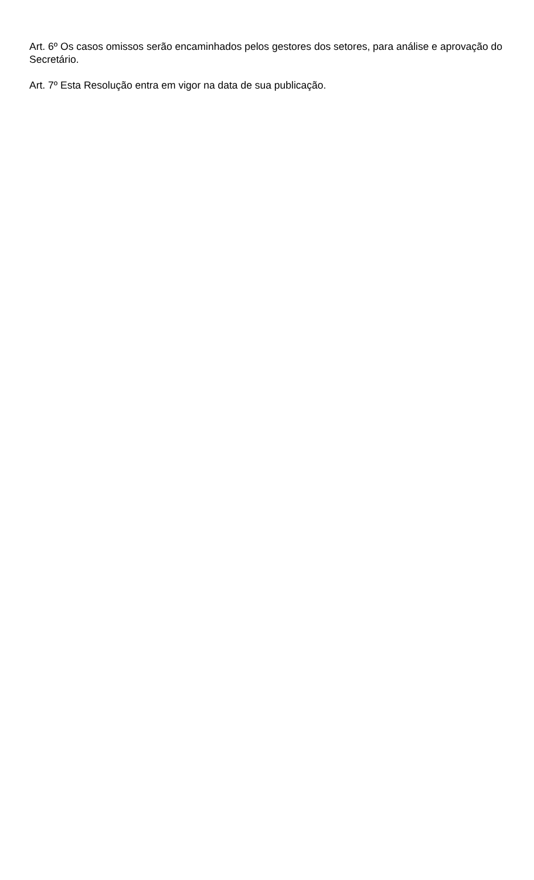Art. 6º Os casos omissos serão encaminhados pelos gestores dos setores, para análise e aprovação do Secretário.
Art. 7º Esta Resolução entra em vigor na data de sua publicação.